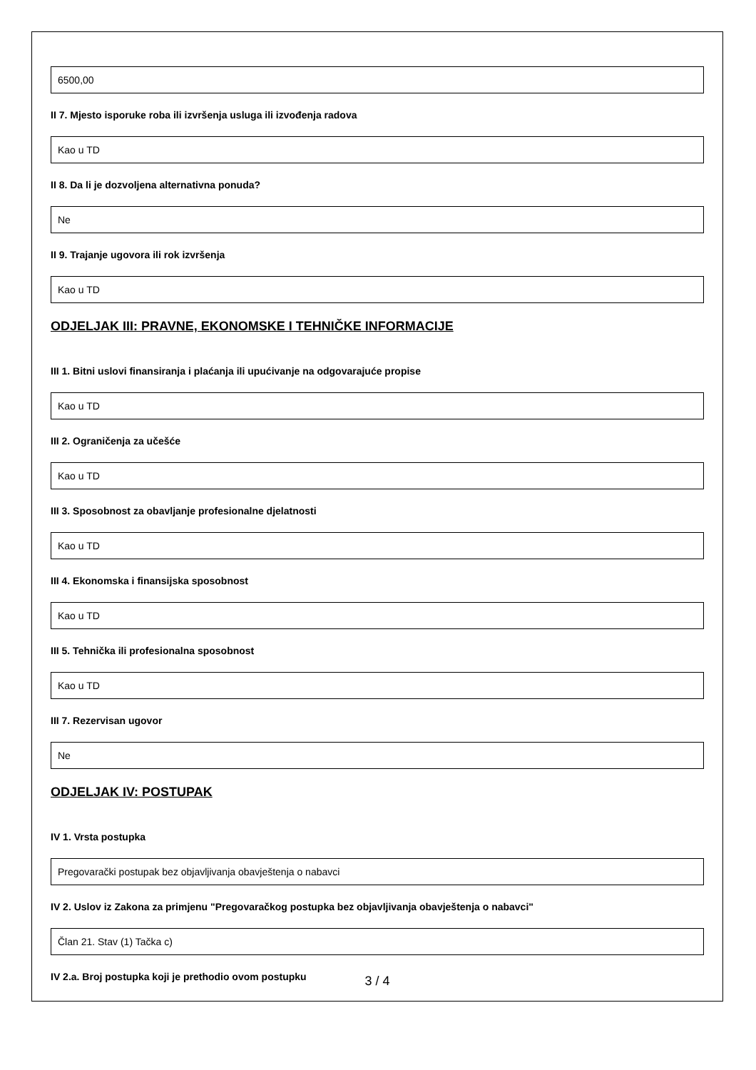6500,00
II 7. Mjesto isporuke roba ili izvršenja usluga ili izvođenja radova
Kao u TD
II 8. Da li je dozvoljena alternativna ponuda?
Ne
II 9. Trajanje ugovora ili rok izvršenja
Kao u TD
ODJELJAK III: PRAVNE, EKONOMSKE I TEHNIČKE INFORMACIJE
III 1. Bitni uslovi finansiranja i plaćanja ili upućivanje na odgovarajuće propise
Kao u TD
III 2. Ograničenja za učešće
Kao u TD
III 3. Sposobnost za obavljanje profesionalne djelatnosti
Kao u TD
III 4. Ekonomska i finansijska sposobnost
Kao u TD
III 5. Tehnička ili profesionalna sposobnost
Kao u TD
III 7. Rezervisan ugovor
Ne
ODJELJAK IV: POSTUPAK
IV 1. Vrsta postupka
Pregovarački postupak bez objavljivanja obavještenja o nabavci
IV 2. Uslov iz Zakona za primjenu "Pregovaračkog postupka bez objavljivanja obavještenja o nabavci"
Član 21. Stav (1) Tačka c)
IV 2.a. Broj postupka koji je prethodio ovom postupku
3 / 4